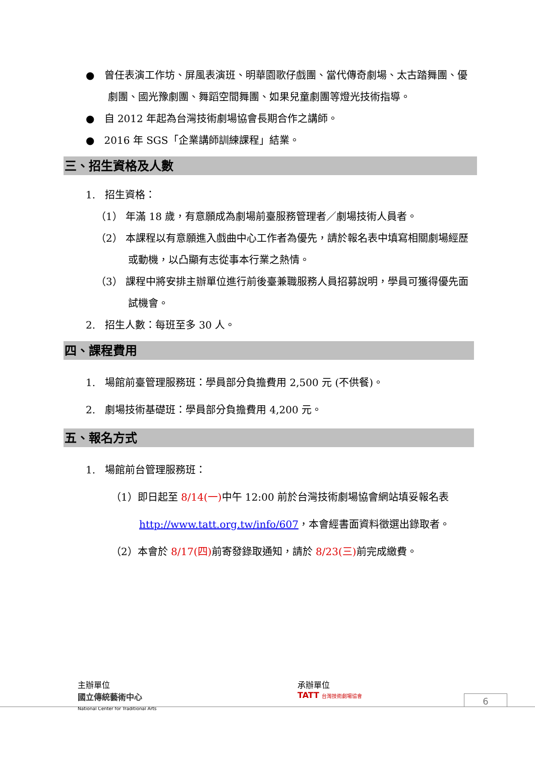● 曾任表演工作坊、屏風表演班、明華園歌仔戲團、當代傳奇劇場、太古踏舞團、優劇團、國光豫劇團、舞蹈空間舞團、如果兒童劇團等燈光技術指導。
● 自 2012 年起為台灣技術劇場協會長期合作之講師。
● 2016 年 SGS「企業講師訓練課程」結業。
三、招生資格及人數
1. 招生資格：
（1） 年滿 18 歲，有意願成為劇場前臺服務管理者／劇場技術人員者。
（2） 本課程以有意願進入戲曲中心工作者為優先，請於報名表中填寫相關劇場經歷或動機，以凸顯有志從事本行業之熱情。
（3） 課程中將安排主辦單位進行前後臺兼職服務人員招募說明，學員可獲得優先面試機會。
2. 招生人數：每班至多 30 人。
四、課程費用
1. 場館前臺管理服務班：學員部分負擔費用 2,500 元 (不供餐)。
2. 劇場技術基礎班：學員部分負擔費用 4,200 元。
五、報名方式
1. 場館前台管理服務班：
（1）即日起至 8/14(一) 中午 12:00 前於台灣技術劇場協會網站填妥報名表 http://www.tatt.org.tw/info/607，本會經書面資料徵選出錄取者。
（2）本會於 8/17(四) 前寄發錄取通知，請於 8/23(三) 前完成繳費。
主辦單位
國立傳統藝術中心
National Center for Traditional Arts
承辦單位
TATT 台灣技術劇場協會
6